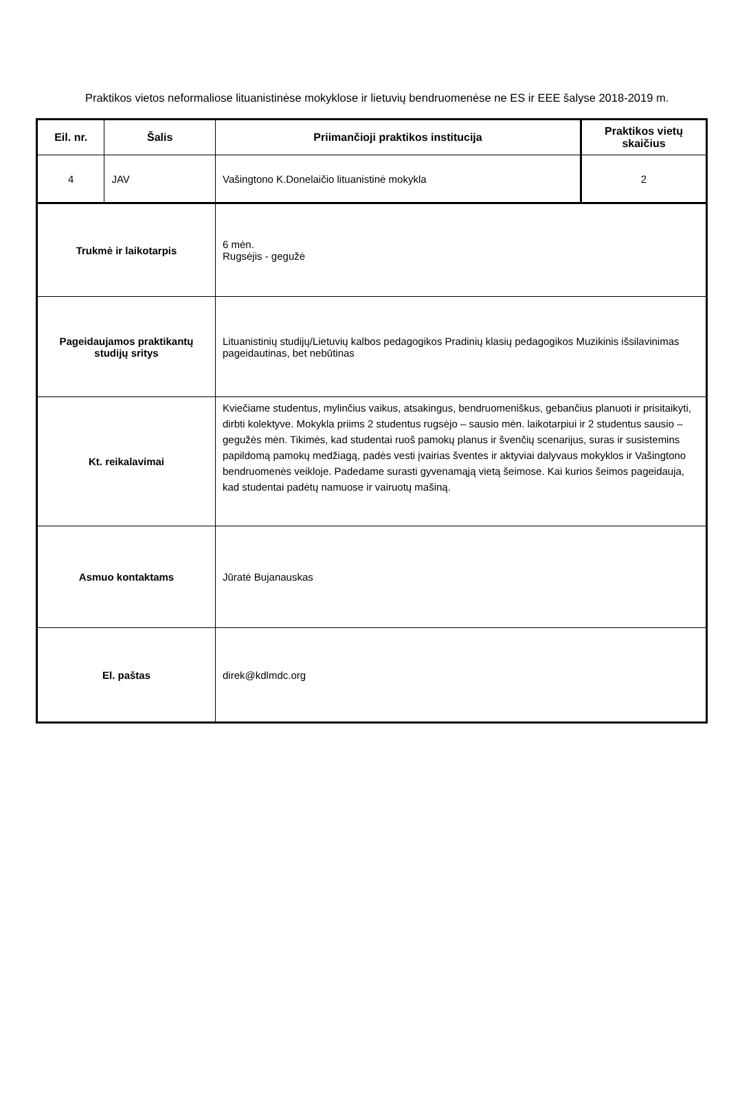Praktikos vietos neformaliose lituanistinėse mokyklose ir lietuvių bendruomenėse ne ES ir EEE šalyse 2018-2019 m.
| Eil. nr. | Šalis | Priimančioji praktikos institucija | Praktikos vietų skaičius |
| --- | --- | --- | --- |
| 4 | JAV | Vašingtono K.Donelaičio lituanistinė mokykla | 2 |
| Trukmė ir laikotarpis | | 6 mėn. Rugsėjis - gegužė | |
| Pageidaujamos praktikantų studijų sritys | | Lituanistinių studijų/Lietuvių kalbos pedagogikos Pradinių klasių pedagogikos Muzikinis išsilavinimas pageidautinas, bet nebūtinas | |
| Kt. reikalavimai | | Kviečiame studentus, mylinčius vaikus, atsakingus, bendruomeniškus, gebančius planuoti ir prisitaikyti, dirbti kolektyve. Mokykla priims 2 studentus rugsėjo – sausio mėn. laikotarpiui ir 2 studentus sausio – gegužės mėn. Tikimės, kad studentai ruoš pamokų planus ir švenčių scenarijus, suras ir susistemins papildomą pamokų medžiagą, padės vesti įvairias šventes ir aktyviai dalyvaus mokyklos ir Vašingtono bendruomenės veikloje. Padedame surasti gyvenamąją vietą šeimose. Kai kurios šeimos pageidauja, kad studentai padėtų namuose ir vairuotų mašiną. | |
| Asmuo kontaktams | | Jūratė Bujanauskas | |
| El. paštas | | direk@kdlmdc.org | |